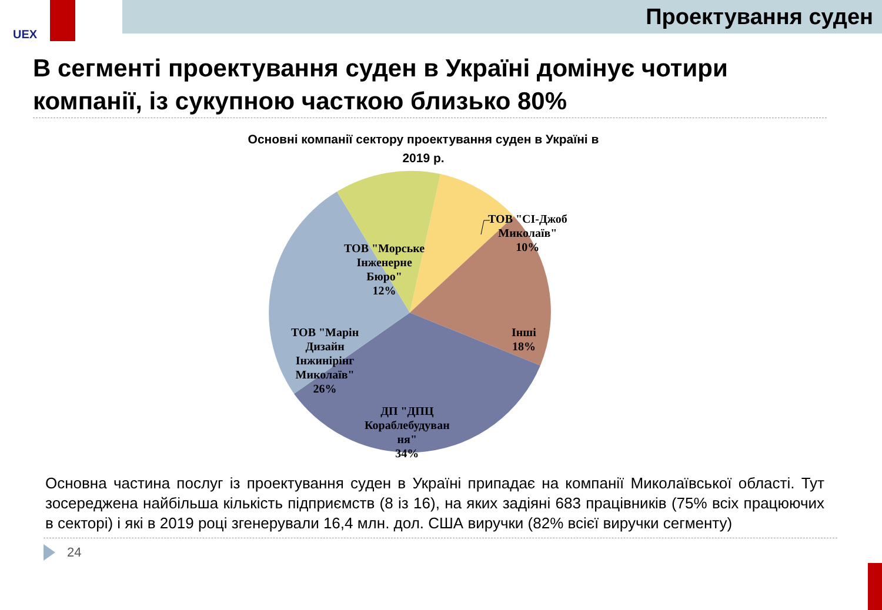UEX
Проектування суден
В сегменті проектування суден в Україні домінує чотири компанії, із сукупною часткою близько 80%
Основні компанії сектору проектування суден в Україні в
2019 р.
ТОВ "СІ-Джоб
Миколаїв"
10%
ТОВ "Морське
Інженерне
Бюро"
12%
Інші
18%
ТОВ "Марін
Дизайн
Інжинірінг
Миколаїв"
26%
ДП "ДПЦ
Кораблебудуван
ня"
34%
Основна частина послуг із проектування суден в Україні припадає на компанії Миколаївської області. Тут зосереджена найбільша кількість підприємств (8 із 16), на яких задіяні 683 працівників (75% всіх працюючих в секторі) і які в 2019 році згенерували 16,4 млн. дол. США виручки (82% всієї виручки сегменту)
24